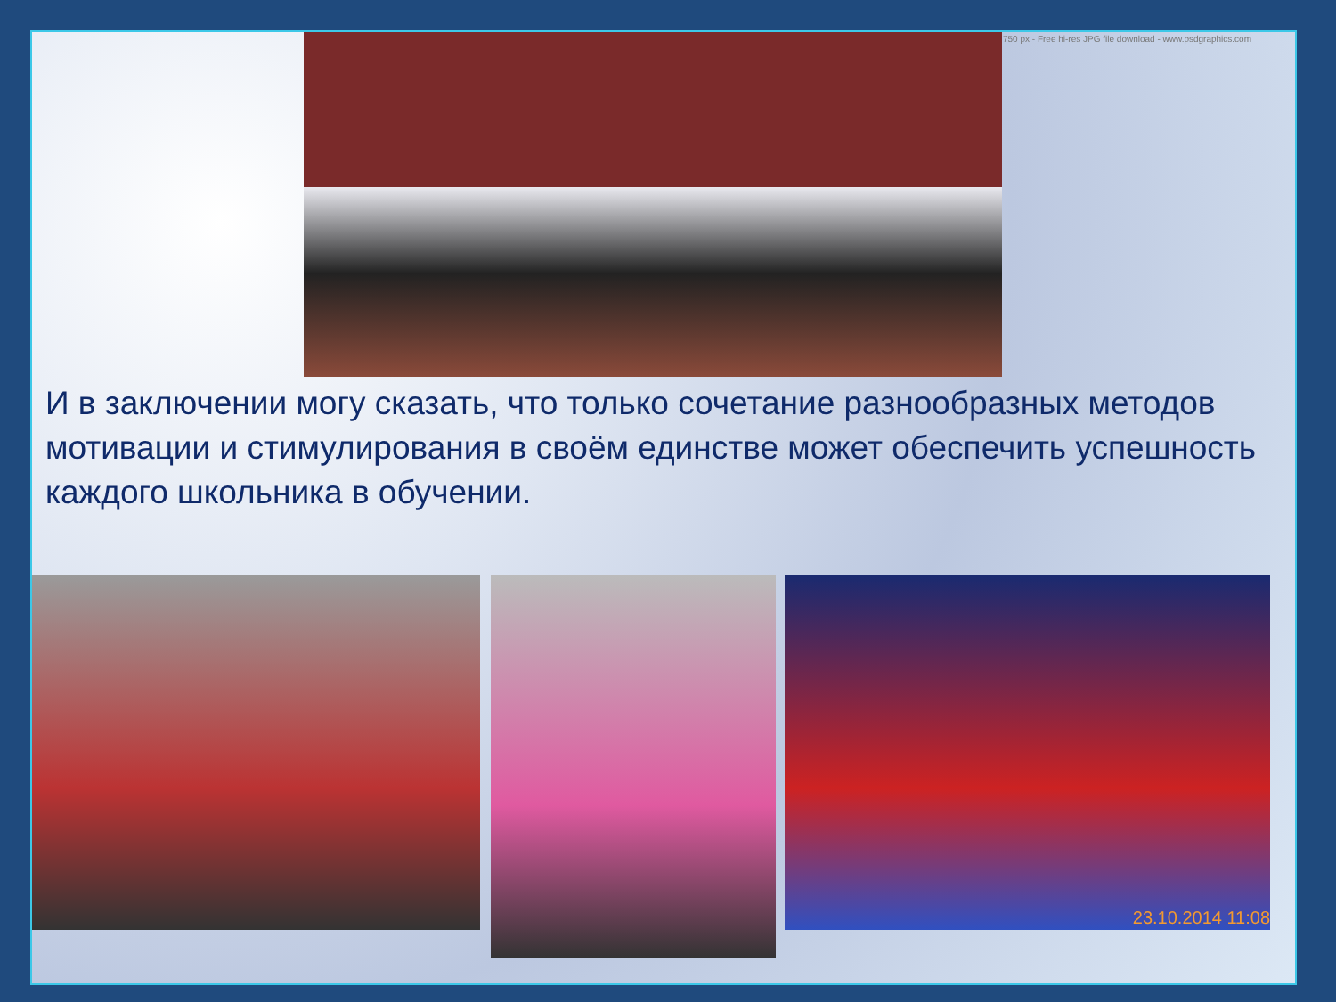750 px - Free hi-res JPG file download - www.psdgraphics.com
И в заключении могу сказать, что только сочетание разнообразных методов мотивации и стимулирования в своём единстве может обеспечить успешность каждого школьника в обучении.
23.10.2014 11:08